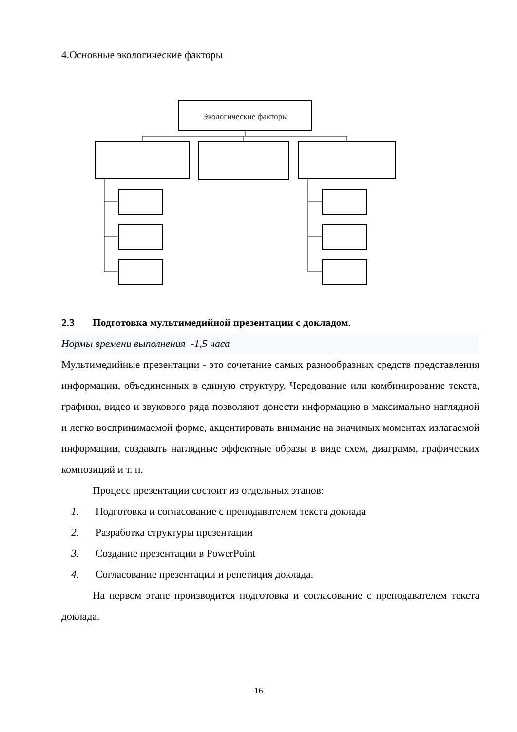4.Основные экологические факторы
Экологические факторы
2.3 Подготовка мультимедийной презентации с докладом.
Нормы времени выполнения -1,5 часа
Мультимедийные презентации - это сочетание самых разнообразных средств представления информации, объединенных в единую структуру. Чередование или комбинирование текста, графики, видео и звукового ряда позволяют донести информацию в максимально наглядной и легко воспринимаемой форме, акцентировать внимание на значимых моментах излагаемой информации, создавать наглядные эффектные образы в виде схем, диаграмм, графических композиций и т. п.
Процесс презентации состоит из отдельных этапов:
1. Подготовка и согласование с преподавателем текста доклада
2. Разработка структуры презентации
3. Создание презентации в PowerPoint
4. Согласование презентации и репетиция доклада.
На первом этапе производится подготовка и согласование с преподавателем текста доклада.
16